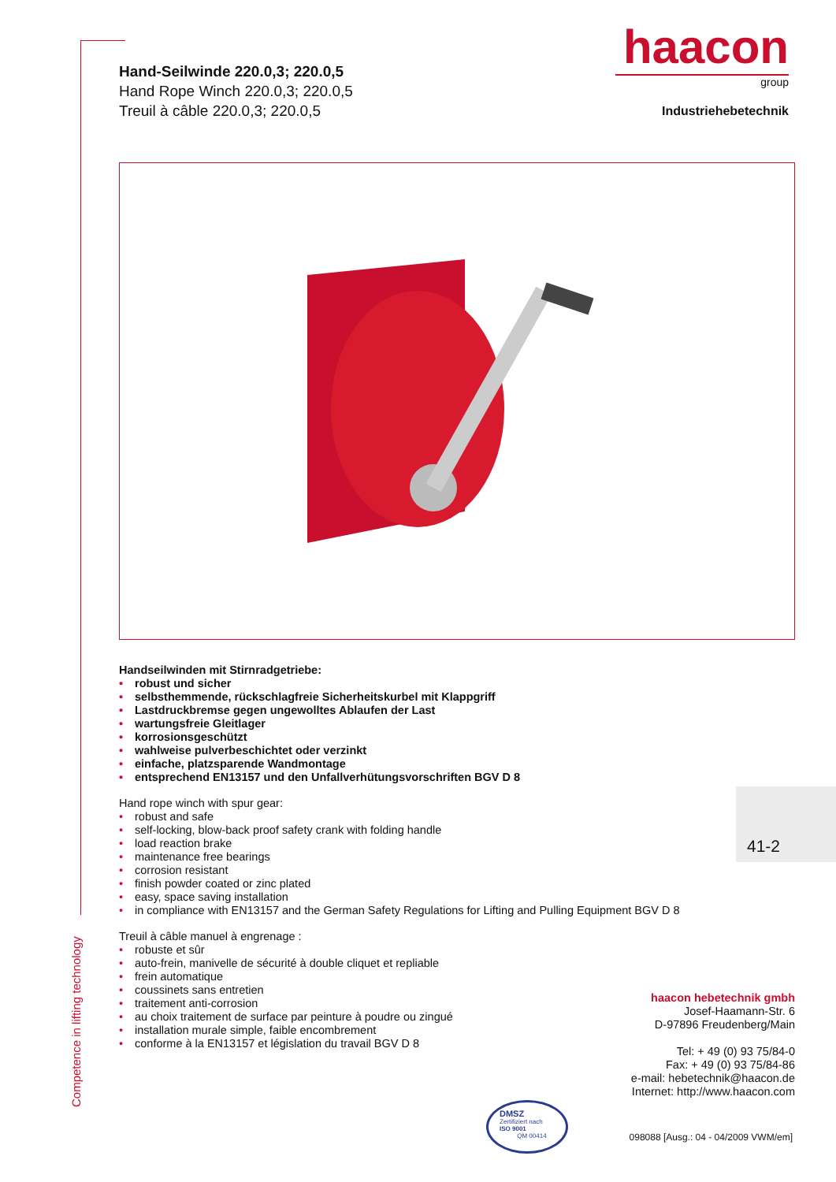Competence in lifting technology
Hand-Seilwinde 220.0,3; 220.0,5
Hand Rope Winch 220.0,3; 220.0,5
Treuil à câble 220.0,3; 220.0,5
haacon
group
Industriehebetechnik
Handseilwinden mit Stirnradgetriebe:
• robust und sicher
• selbsthemmende, rückschlagfreie Sicherheitskurbel mit Klappgriff
• Lastdruckbremse gegen ungewolltes Ablaufen der Last
• wartungsfreie Gleitlager
• korrosionsgeschützt
• wahlweise pulverbeschichtet oder verzinkt
• einfache, platzsparende Wandmontage
• entsprechend EN13157 und den Unfallverhütungsvorschriften BGV D 8
Hand rope winch with spur gear:
• robust and safe
• self-locking, blow-back proof safety crank with folding handle
• load reaction brake
• maintenance free bearings
• corrosion resistant
• finish powder coated or zinc plated
• easy, space saving installation
• in compliance with EN13157 and the German Safety Regulations for Lifting and Pulling Equipment BGV D 8
Treuil à câble manuel à engrenage :
• robuste et sûr
• auto-frein, manivelle de sécurité à double cliquet et repliable
• frein automatique
• coussinets sans entretien
• traitement anti-corrosion
• au choix traitement de surface par peinture à poudre ou zingué
• installation murale simple, faible encombrement
• conforme à la EN13157 et législation du travail BGV D 8
41-2
haacon hebetechnik gmbh
Josef-Haamann-Str. 6
D-97896 Freudenberg/Main
Tel: + 49 (0) 93 75/84-0
Fax: + 49 (0) 93 75/84-86
e-mail: hebetechnik@haacon.de
Internet: http://www.haacon.com
DMSZ
Zertifiziert nach
ISO 9001
QM 00414
098088 [Ausg.: 04 - 04/2009 VWM/em]